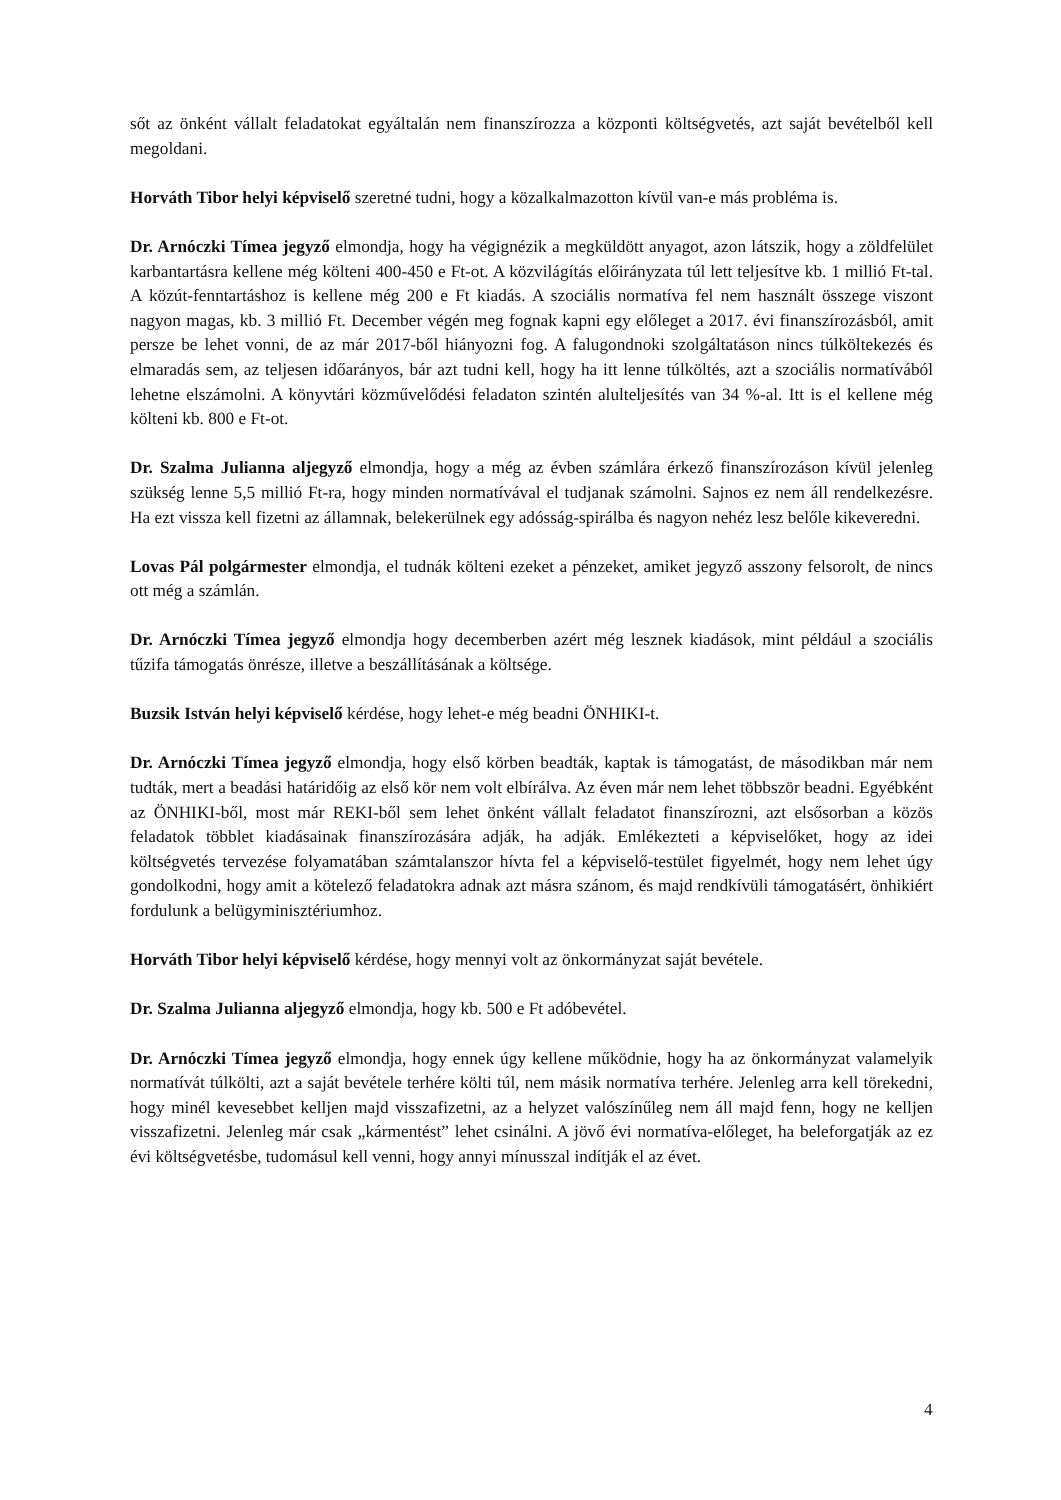sőt az önként vállalt feladatokat egyáltalán nem finanszírozza a központi költségvetés, azt saját bevételből kell megoldani.
Horváth Tibor helyi képviselő szeretné tudni, hogy a közalkalmazotton kívül van-e más probléma is.
Dr. Arnóczki Tímea jegyző elmondja, hogy ha végignézik a megküldött anyagot, azon látszik, hogy a zöldfelület karbantartásra kellene még költeni 400-450 e Ft-ot. A közvilágítás előirányzata túl lett teljesítve kb. 1 millió Ft-tal. A közút-fenntartáshoz is kellene még 200 e Ft kiadás. A szociális normatíva fel nem használt összege viszont nagyon magas, kb. 3 millió Ft. December végén meg fognak kapni egy előleget a 2017. évi finanszírozásból, amit persze be lehet vonni, de az már 2017-ből hiányozni fog. A falugondnoki szolgáltatáson nincs túlköltekezés és elmaradás sem, az teljesen időarányos, bár azt tudni kell, hogy ha itt lenne túlköltés, azt a szociális normatívából lehetne elszámolni. A könyvtári közművelődési feladaton szintén alulteljesítés van 34 %-al. Itt is el kellene még költeni kb. 800 e Ft-ot.
Dr. Szalma Julianna aljegyző elmondja, hogy a még az évben számlára érkező finanszírozáson kívül jelenleg szükség lenne 5,5 millió Ft-ra, hogy minden normatívával el tudjanak számolni. Sajnos ez nem áll rendelkezésre. Ha ezt vissza kell fizetni az államnak, belekerülnek egy adósság-spirálba és nagyon nehéz lesz belőle kikeveredni.
Lovas Pál polgármester elmondja, el tudnák költeni ezeket a pénzeket, amiket jegyző asszony felsorolt, de nincs ott még a számlán.
Dr. Arnóczki Tímea jegyző elmondja hogy decemberben azért még lesznek kiadások, mint például a szociális tűzifa támogatás önrésze, illetve a beszállításának a költsége.
Buzsik István helyi képviselő kérdése, hogy lehet-e még beadni ÖNHIKI-t.
Dr. Arnóczki Tímea jegyző elmondja, hogy első körben beadták, kaptak is támogatást, de másodikban már nem tudták, mert a beadási határidőig az első kör nem volt elbírálva. Az éven már nem lehet többször beadni. Egyébként az ÖNHIKI-ből, most már REKI-ből sem lehet önként vállalt feladatot finanszírozni, azt elsősorban a közös feladatok többlet kiadásainak finanszírozására adják, ha adják. Emlékezteti a képviselőket, hogy az idei költségvetés tervezése folyamatában számtalanszor hívta fel a képviselő-testület figyelmét, hogy nem lehet úgy gondolkodni, hogy amit a kötelező feladatokra adnak azt másra szánom, és majd rendkívüli támogatásért, önhikiért fordulunk a belügyminisztériumhoz.
Horváth Tibor helyi képviselő kérdése, hogy mennyi volt az önkormányzat saját bevétele.
Dr. Szalma Julianna aljegyző elmondja, hogy kb. 500 e Ft adóbevétel.
Dr. Arnóczki Tímea jegyző elmondja, hogy ennek úgy kellene működnie, hogy ha az önkormányzat valamelyik normatívát túlkölti, azt a saját bevétele terhére költi túl, nem másik normatíva terhére. Jelenleg arra kell törekedni, hogy minél kevesebbet kelljen majd visszafizetni, az a helyzet valószínűleg nem áll majd fenn, hogy ne kelljen visszafizetni. Jelenleg már csak „kármentést” lehet csinálni. A jövő évi normatíva-előleget, ha beleforgatják az ez évi költségvetésbe, tudomásul kell venni, hogy annyi mínusszal indítják el az évet.
4